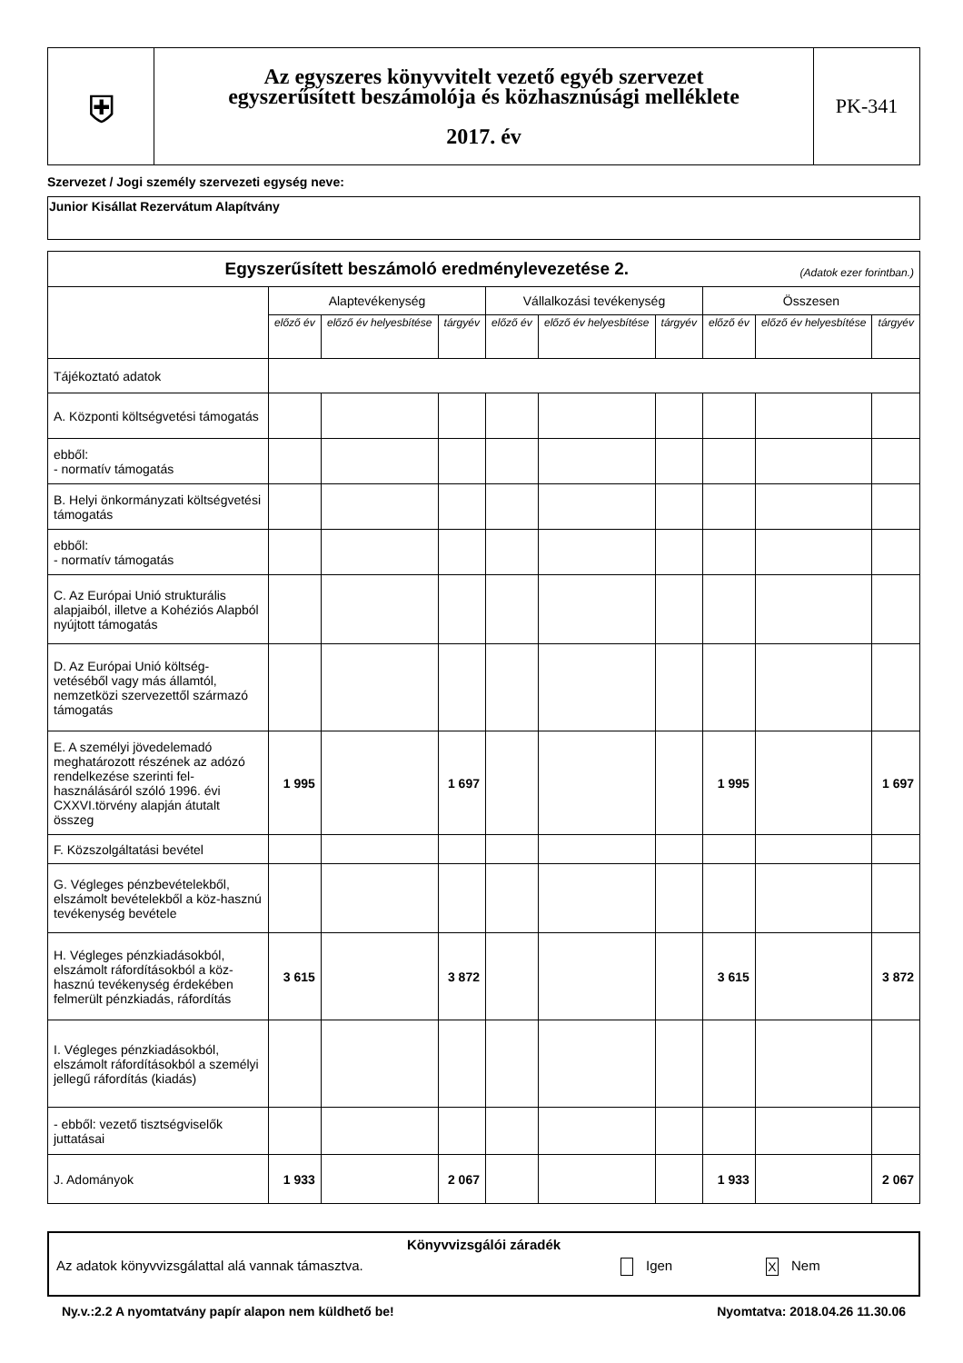| ⛨ | Az egyszeres könyvvitelt vezető egyéb szervezet egyszerűsített beszámolója és közhasznúsági melléklete 2017. év | PK-341 |
Szervezet / Jogi személy szervezeti egység neve:
Junior Kisállat Rezervátum Alapítvány
| Egyszerűsített beszámoló eredménylevezetése 2. (Adatok ezer forintban.) | | | | | | | | | |
| | Alaptevékenység | | | Vállalkozási tevékenység | | | Összesen | | |
| | előző év | előző év helyesbítése | tárgyév | előző év | előző év helyesbítése | tárgyév | előző év | előző év helyesbítése | tárgyév |
| Tájékoztató adatok | | | | | | | | | |
| A. Központi költségvetési támogatás | | | | | | | | | |
| ebből: - normatív támogatás | | | | | | | | | |
| B. Helyi önkormányzati költségvetési támogatás | | | | | | | | | |
| ebből: - normatív támogatás | | | | | | | | | |
| C. Az Európai Unió strukturális alapjaiból, illetve a Kohéziós Alapból nyújtott támogatás | | | | | | | | | |
| D. Az Európai Unió költség-vetéséből vagy más államtól, nemzetközi szervezettől származó támogatás | | | | | | | | | |
| E. A személyi jövedelemadó meghatározott részének az adózó rendelkezése szerinti fel-használásáról szóló 1996. évi CXXVI.törvény alapján átutalt összeg | 1 995 | | 1 697 | | | | 1 995 | | 1 697 |
| F. Közszolgáltatási bevétel | | | | | | | | | |
| G. Végleges pénzbevételekből, elszámolt bevételekből a köz-hasznú tevékenység bevétele | | | | | | | | | |
| H. Végleges pénzkiadásokból, elszámolt ráfordításokból a köz-hasznú tevékenység érdekében felmerült pénzkiadás, ráfordítás | 3 615 | | 3 872 | | | | 3 615 | | 3 872 |
| I. Végleges pénzkiadásokból, elszámolt ráfordításokból a személyi jellegű ráfordítás (kiadás) | | | | | | | | | |
| - ebből: vezető tisztségviselők juttatásai | | | | | | | | | |
| J. Adományok | 1 933 | | 2 067 | | | | 1 933 | | 2 067 |
Könyvvizsgálói záradék
Az adatok könyvvizsgálattal alá vannak támasztva. Igen X Nem
Ny.v.:2.2 A nyomtatvány papír alapon nem küldhető be! Nyomtatva: 2018.04.26 11.30.06